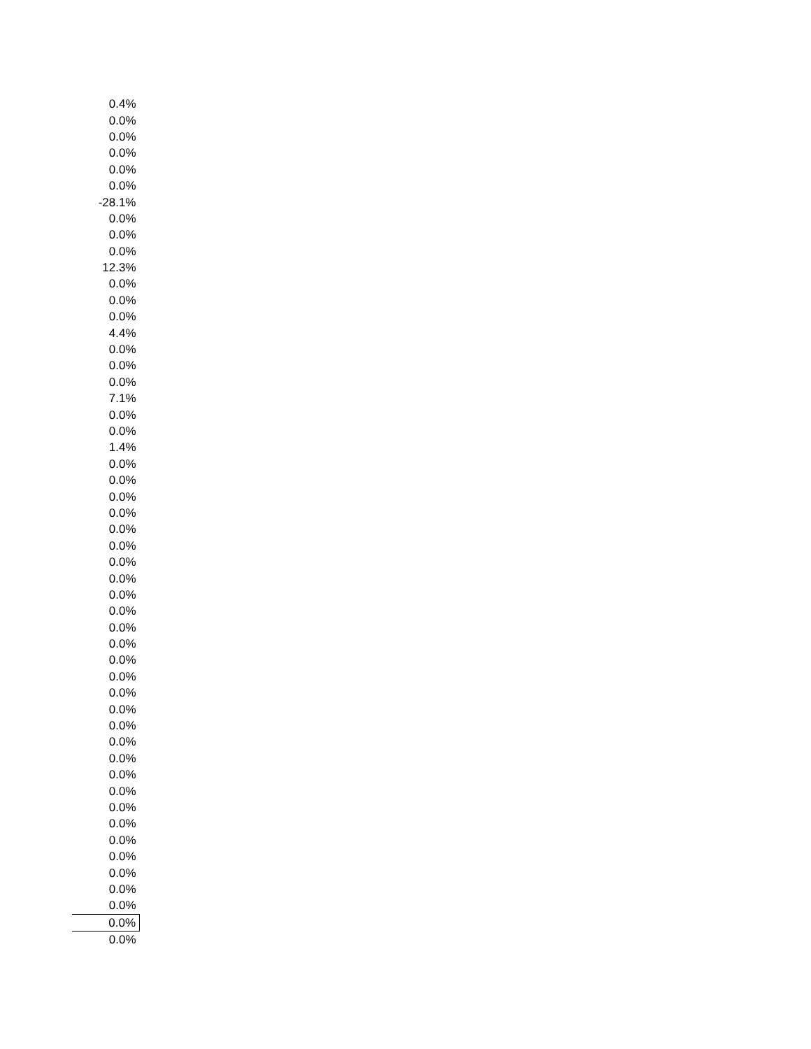| 0.4% |
| 0.0% |
| 0.0% |
| 0.0% |
| 0.0% |
| 0.0% |
| -28.1% |
| 0.0% |
| 0.0% |
| 0.0% |
| 12.3% |
| 0.0% |
| 0.0% |
| 0.0% |
| 4.4% |
| 0.0% |
| 0.0% |
| 0.0% |
| 7.1% |
| 0.0% |
| 0.0% |
| 1.4% |
| 0.0% |
| 0.0% |
| 0.0% |
| 0.0% |
| 0.0% |
| 0.0% |
| 0.0% |
| 0.0% |
| 0.0% |
| 0.0% |
| 0.0% |
| 0.0% |
| 0.0% |
| 0.0% |
| 0.0% |
| 0.0% |
| 0.0% |
| 0.0% |
| 0.0% |
| 0.0% |
| 0.0% |
| 0.0% |
| 0.0% |
| 0.0% |
| 0.0% |
| 0.0% |
| 0.0% |
| 0.0% |
| 0.0% |
| 0.0% |